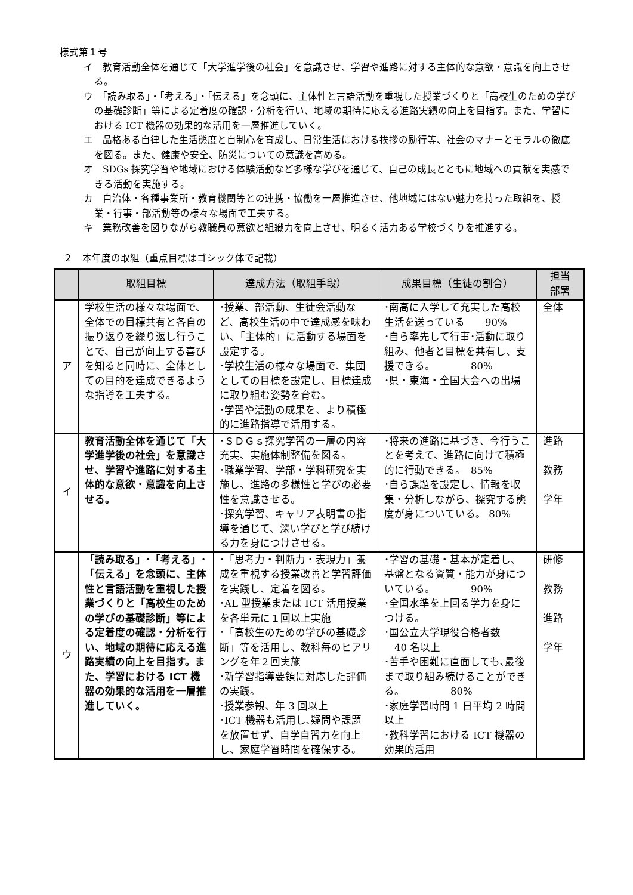様式第１号
イ　教育活動全体を通じて「大学進学後の社会」を意識させ、学習や進路に対する主体的な意欲・意識を向上させる。
ウ　「読み取る」・「考える」・「伝える」を念頭に、主体性と言語活動を重視した授業づくりと「高校生のための学びの基礎診断」等による定着度の確認・分析を行い、地域の期待に応える進路実績の向上を目指す。また、学習における ICT 機器の効果的な活用を一層推進していく。
エ　品格ある自律した生活態度と自制心を育成し、日常生活における挨拶の励行等、社会のマナーとモラルの徹底を図る。また、健康や安全、防災についての意識を高める。
オ　SDGs 探究学習や地域における体験活動など多様な学びを通じて、自己の成長とともに地域への貢献を実感できる活動を実施する。
カ　自治体・各種事業所・教育機関等との連携・協働を一層推進させ、他地域にはない魅力を持った取組を、授業・行事・部活動等の様々な場面で工夫する。
キ　業務改善を図りながら教職員の意欲と組織力を向上させ、明るく活力ある学校づくりを推進する。
２　本年度の取組（重点目標はゴシック体で記載）
| | 取組目標 | 達成方法（取組手段） | 成果目標（生徒の割合） | 担当 部署 |
| --- | --- | --- | --- | --- |
| ア | 学校生活の様々な場面で、全体での目標共有と各自の振り返りを繰り返し行うことで、自己が向上する喜びを知ると同時に、全体としての目的を達成できるような指導を工夫する。 | ･授業、部活動、生徒会活動など、高校生活の中で達成感を味わい、「主体的」に活動する場面を設定する。 ･学校生活の様々な場面で、集団としての目標を設定し、目標達成に取り組む姿勢を育む。 ･学習や活動の成果を、より積極的に進路指導で活用する。 | ･南高に入学して充実した高校生活を送っている 90% ･自ら率先して行事･活動に取り組み、他者と目標を共有し、支援できる。 80% ･県・東海・全国大会への出場 | 全体 |
| イ | 教育活動全体を通じて「大学進学後の社会」を意識させ、学習や進路に対する主体的な意欲・意識を向上させる。 | ･ＳＤＧｓ探究学習の一層の内容充実、実施体制整備を図る。 ･職業学習、学部・学科研究を実施し、進路の多様性と学びの必要性を意識させる。 ･探究学習、キャリア表明書の指導を通じて、深い学びと学び続ける力を身につけさせる。 | ･将来の進路に基づき、今行うことを考えて、進路に向けて積極的に行動できる。 85% ･自ら課題を設定し、情報を収集・分析しながら、探究する態度が身についている。 80% | 進路 教務 学年 |
| ウ | 「読み取る」･「考える」･「伝える」を念頭に、主体性と言語活動を重視した授業づくりと「高校生のための学びの基礎診断」等による定着度の確認・分析を行い、地域の期待に応える進路実績の向上を目指す。また、学習における ICT 機器の効果的な活用を一層推進していく。 | ･「思考力・判断力・表現力」養成を重視する授業改善と学習評価を実践し、定着を図る。 ･AL 型授業または ICT 活用授業を各単元に１回以上実施 ･「高校生のための学びの基礎診断」等を活用し、教科毎のヒアリングを年２回実施 ･新学習指導要領に対応した評価の実践。 ･授業参観、年 3 回以上 ･ICT 機器も活用し､疑問や課題を放置せず、自学自習力を向上し、家庭学習時間を確保する。 | ･学習の基礎・基本が定着し、基盤となる資質・能力が身についている。 90% ･全国水準を上回る学力を身につける。 ･国公立大学現役合格者数 40 名以上 ･苦手や困難に直面しても､最後まで取り組み続けることができる。 80% ･家庭学習時間 1 日平均 2 時間以上 ･教科学習における ICT 機器の効果的活用 | 研修 教務 進路 学年 |